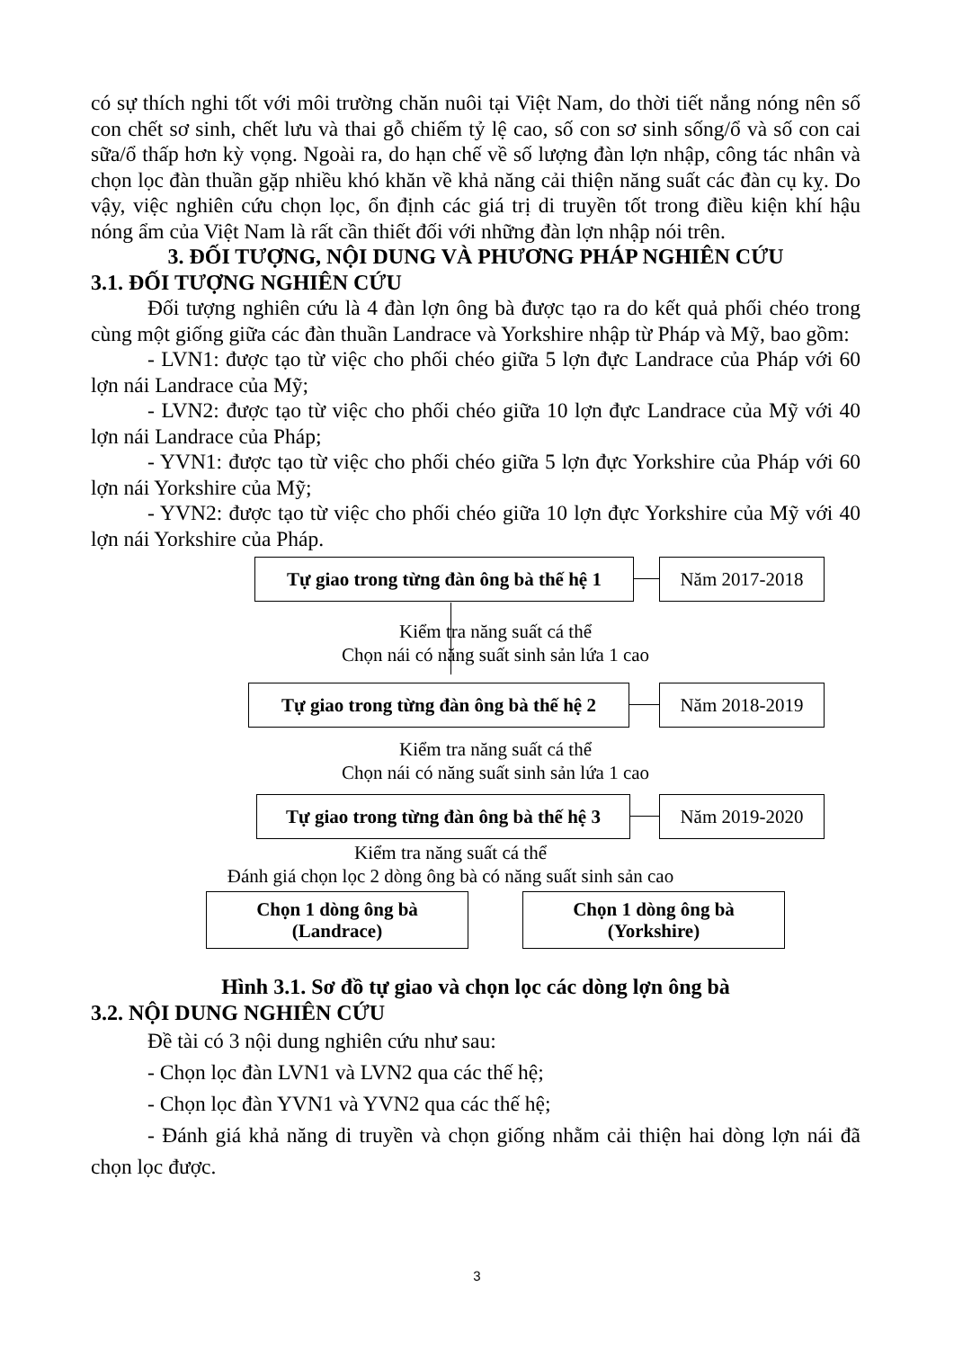có sự thích nghi tốt với môi trường chăn nuôi tại Việt Nam, do thời tiết nắng nóng nên số con chết sơ sinh, chết lưu và thai gỗ chiếm tỷ lệ cao, số con sơ sinh sống/ổ và số con cai sữa/ổ thấp hơn kỳ vọng. Ngoài ra, do hạn chế về số lượng đàn lợn nhập, công tác nhân và chọn lọc đàn thuần gặp nhiều khó khăn về khả năng cải thiện năng suất các đàn cụ kỵ. Do vậy, việc nghiên cứu chọn lọc, ổn định các giá trị di truyền tốt trong điều kiện khí hậu nóng ẩm của Việt Nam là rất cần thiết đối với những đàn lợn nhập nói trên.
3. ĐỐI TƯỢNG, NỘI DUNG VÀ PHƯƠNG PHÁP NGHIÊN CỨU
3.1. ĐỐI TƯỢNG NGHIÊN CỨU
Đối tượng nghiên cứu là 4 đàn lợn ông bà được tạo ra do kết quả phối chéo trong cùng một giống giữa các đàn thuần Landrace và Yorkshire nhập từ Pháp và Mỹ, bao gồm:
- LVN1: được tạo từ việc cho phối chéo giữa 5 lợn đực Landrace của Pháp với 60 lợn nái Landrace của Mỹ;
- LVN2: được tạo từ việc cho phối chéo giữa 10 lợn đực Landrace của Mỹ với 40 lợn nái Landrace của Pháp;
- YVN1: được tạo từ việc cho phối chéo giữa 5 lợn đực Yorkshire của Pháp với 60 lợn nái Yorkshire của Mỹ;
- YVN2: được tạo từ việc cho phối chéo giữa 10 lợn đực Yorkshire của Mỹ với 40 lợn nái Yorkshire của Pháp.
Tự giao trong từng đàn ông bà thế hệ 1
Năm 2017-2018
Kiểm tra năng suất cá thể
Chọn nái có năng suất sinh sản lứa 1 cao
Tự giao trong từng đàn ông bà thế hệ 2
Năm 2018-2019
Kiểm tra năng suất cá thể
Chọn nái có năng suất sinh sản lứa 1 cao
Tự giao trong từng đàn ông bà thế hệ 3
Năm 2019-2020
Kiểm tra năng suất cá thể
Đánh giá chọn lọc 2 dòng ông bà có năng suất sinh sản cao
Chọn 1 dòng ông bà
(Landrace)
Chọn 1 dòng ông bà
(Yorkshire)
Hình 3.1. Sơ đồ tự giao và chọn lọc các dòng lợn ông bà
3.2. NỘI DUNG NGHIÊN CỨU
Đề tài có 3 nội dung nghiên cứu như sau:
- Chọn lọc đàn LVN1 và LVN2 qua các thế hệ;
- Chọn lọc đàn YVN1 và YVN2 qua các thế hệ;
- Đánh giá khả năng di truyền và chọn giống nhằm cải thiện hai dòng lợn nái đã chọn lọc được.
3